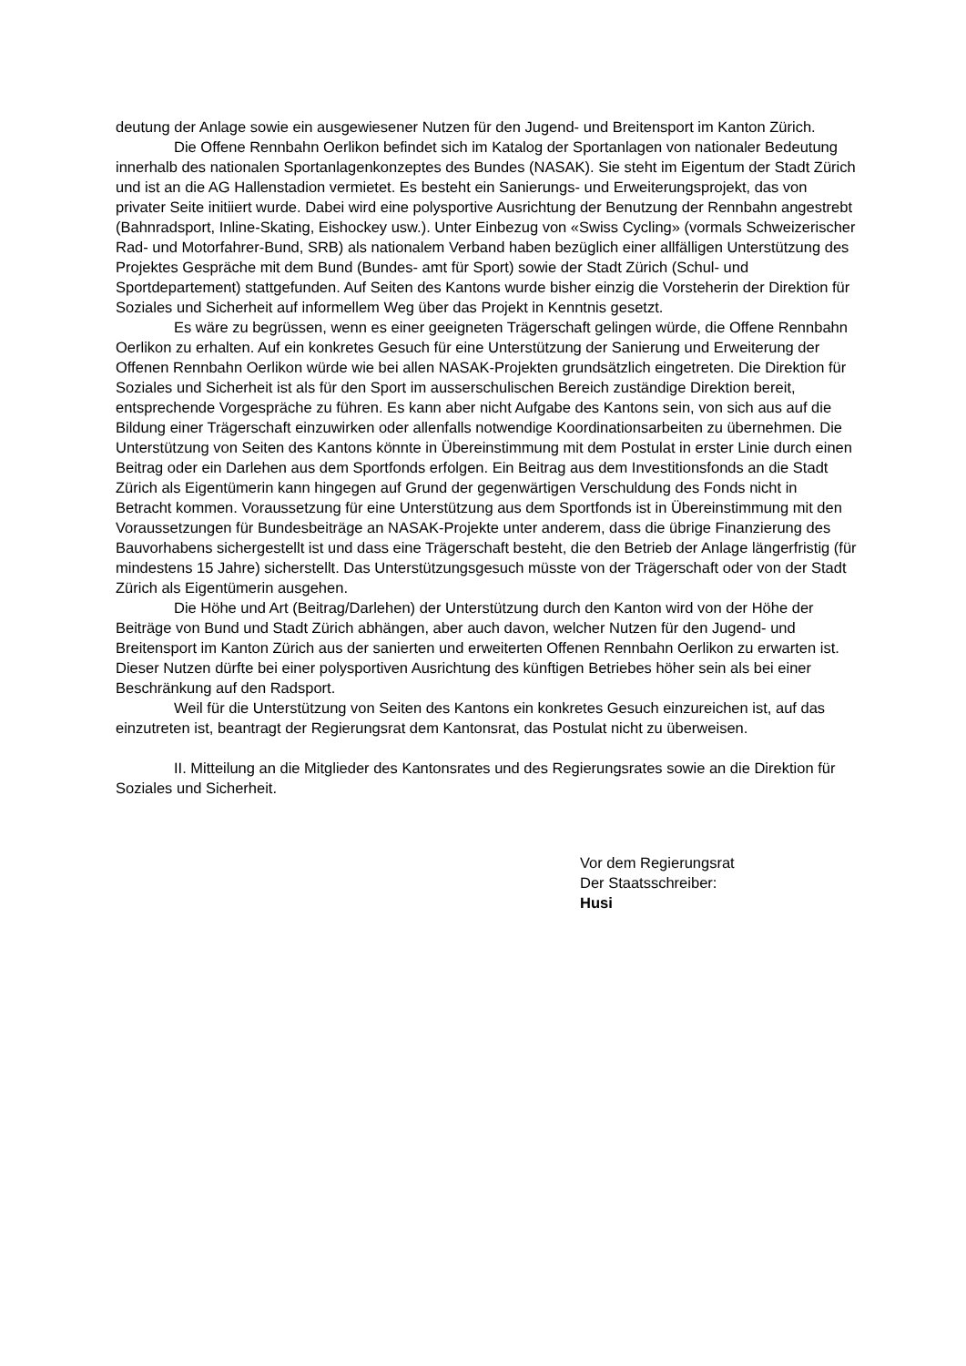deutung der Anlage sowie ein ausgewiesener Nutzen für den Jugend- und Breitensport im Kanton Zürich.
Die Offene Rennbahn Oerlikon befindet sich im Katalog der Sportanlagen von nationaler Bedeutung innerhalb des nationalen Sportanlagenkonzeptes des Bundes (NASAK). Sie steht im Eigentum der Stadt Zürich und ist an die AG Hallenstadion vermietet. Es besteht ein Sanierungs- und Erweiterungsprojekt, das von privater Seite initiiert wurde. Dabei wird eine polysportive Ausrichtung der Benutzung der Rennbahn angestrebt (Bahnradsport, Inline-Skating, Eishockey usw.). Unter Einbezug von «Swiss Cycling» (vormals Schweizerischer Rad- und Motorfahrer-Bund, SRB) als nationalem Verband haben bezüglich einer allfälligen Unterstützung des Projektes Gespräche mit dem Bund (Bundes- amt für Sport) sowie der Stadt Zürich (Schul- und Sportdepartement) stattgefunden. Auf Seiten des Kantons wurde bisher einzig die Vorsteherin der Direktion für Soziales und Sicherheit auf informellem Weg über das Projekt in Kenntnis gesetzt.
Es wäre zu begrüssen, wenn es einer geeigneten Trägerschaft gelingen würde, die Offene Rennbahn Oerlikon zu erhalten. Auf ein konkretes Gesuch für eine Unterstützung der Sanierung und Erweiterung der Offenen Rennbahn Oerlikon würde wie bei allen NASAK-Projekten grundsätzlich eingetreten. Die Direktion für Soziales und Sicherheit ist als für den Sport im ausserschulischen Bereich zuständige Direktion bereit, entsprechende Vorgespräche zu führen. Es kann aber nicht Aufgabe des Kantons sein, von sich aus auf die Bildung einer Trägerschaft einzuwirken oder allenfalls notwendige Koordinationsarbeiten zu übernehmen. Die Unterstützung von Seiten des Kantons könnte in Übereinstimmung mit dem Postulat in erster Linie durch einen Beitrag oder ein Darlehen aus dem Sportfonds erfolgen. Ein Beitrag aus dem Investitionsfonds an die Stadt Zürich als Eigentümerin kann hingegen auf Grund der gegenwärtigen Verschuldung des Fonds nicht in Betracht kommen. Voraussetzung für eine Unterstützung aus dem Sportfonds ist in Übereinstimmung mit den Voraussetzungen für Bundesbeiträge an NASAK-Projekte unter anderem, dass die übrige Finanzierung des Bauvorhabens sichergestellt ist und dass eine Trägerschaft besteht, die den Betrieb der Anlage längerfristig (für mindestens 15 Jahre) sicherstellt. Das Unterstützungsgesuch müsste von der Trägerschaft oder von der Stadt Zürich als Eigentümerin ausgehen.
Die Höhe und Art (Beitrag/Darlehen) der Unterstützung durch den Kanton wird von der Höhe der Beiträge von Bund und Stadt Zürich abhängen, aber auch davon, welcher Nutzen für den Jugend- und Breitensport im Kanton Zürich aus der sanierten und erweiterten Offenen Rennbahn Oerlikon zu erwarten ist. Dieser Nutzen dürfte bei einer polysportiven Ausrichtung des künftigen Betriebes höher sein als bei einer Beschränkung auf den Radsport.
Weil für die Unterstützung von Seiten des Kantons ein konkretes Gesuch einzureichen ist, auf das einzutreten ist, beantragt der Regierungsrat dem Kantonsrat, das Postulat nicht zu überweisen.
II. Mitteilung an die Mitglieder des Kantonsrates und des Regierungsrates sowie an die Direktion für Soziales und Sicherheit.
Vor dem Regierungsrat
Der Staatsschreiber:
Husi